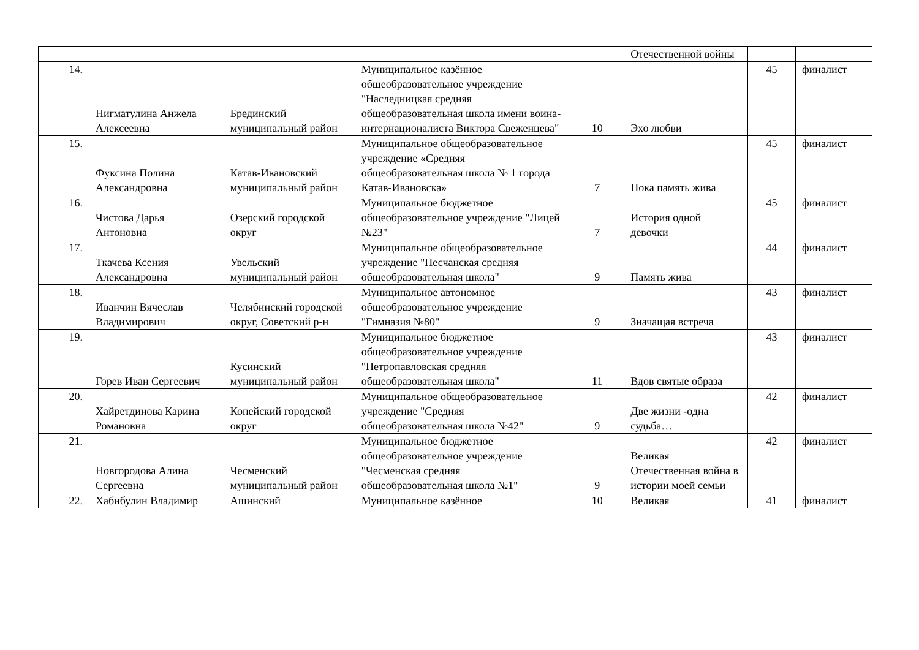| | | | | | Отечественной войны | | |
| 14. | Нигматулина Анжела Алексеевна | Брединский муниципальный район | Муниципальное казённое общеобразовательное учреждение "Наследницкая средняя общеобразовательная школа имени воина-интернационалиста Виктора Свеженцева" | 10 | Эхо любви | 45 | финалист |
| 15. | Фуксина Полина Александровна | Катав-Ивановский муниципальный район | Муниципальное общеобразовательное учреждение «Средняя общеобразовательная школа № 1 города Катав-Ивановска» | 7 | Пока память жива | 45 | финалист |
| 16. | Чистова Дарья Антоновна | Озерский городской округ | Муниципальное бюджетное общеобразовательное учреждение "Лицей №23" | 7 | История одной девочки | 45 | финалист |
| 17. | Ткачева Ксения Александровна | Увельский муниципальный район | Муниципальное общеобразовательное учреждение "Песчанская средняя общеобразовательная школа" | 9 | Память жива | 44 | финалист |
| 18. | Иванчин Вячеслав Владимирович | Челябинский городской округ, Советский р-н | Муниципальное автономное общеобразовательное учреждение "Гимназия №80" | 9 | Значащая встреча | 43 | финалист |
| 19. | Горев Иван Сергеевич | Кусинский муниципальный район | Муниципальное бюджетное общеобразовательное учреждение "Петропавловская средняя общеобразовательная школа" | 11 | Вдов святые образа | 43 | финалист |
| 20. | Хайретдинова Карина Романовна | Копейский городской округ | Муниципальное общеобразовательное учреждение "Средняя общеобразовательная школа №42" | 9 | Две жизни -одна судьба… | 42 | финалист |
| 21. | Новгородова Алина Сергеевна | Чесменский муниципальный район | Муниципальное бюджетное общеобразовательное учреждение "Чесменская средняя общеобразовательная школа №1" | 9 | Великая Отечественная война в истории моей семьи | 42 | финалист |
| 22. | Хабибулин Владимир | Ашинский | Муниципальное казённое | 10 | Великая | 41 | финалист |